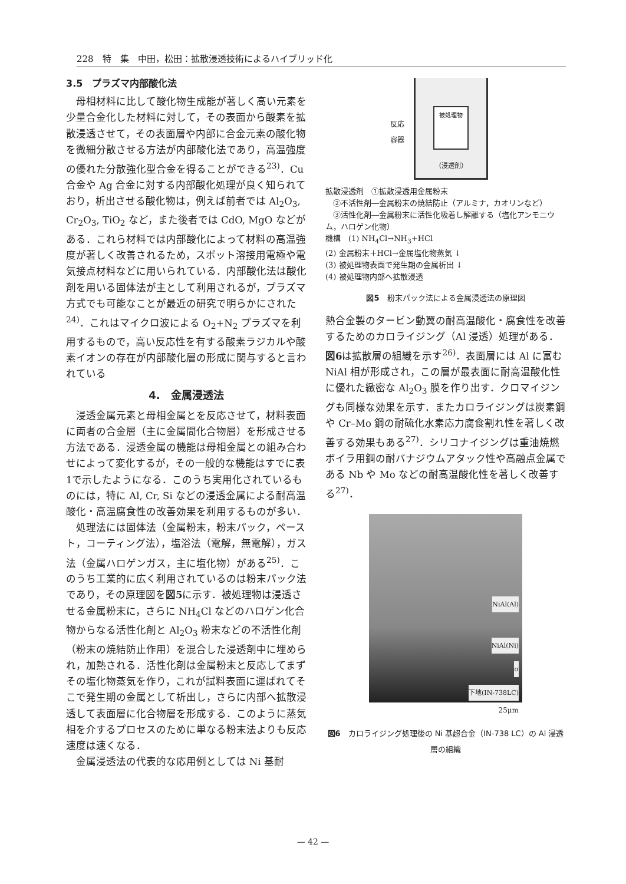228　特　集　中田，松田：拡散浸透技術によるハイブリッド化
3.5　プラズマ内部酸化法
母相材料に比して酸化物生成能が著しく高い元素を少量合金化した材料に対して，その表面から酸素を拡散浸透させて，その表面層や内部に合金元素の酸化物を微細分散させる方法が内部酸化法であり，高温強度の優れた分散強化型合金を得ることができる<sup>23)</sup>．Cu 合金や Ag 合金に対する内部酸化処理が良く知られており，析出させる酸化物は，例えば前者では Al<sub>2</sub>O<sub>3</sub>, Cr<sub>2</sub>O<sub>3</sub>, TiO<sub>2</sub> など，また後者では CdO, MgO などがある．これら材料では内部酸化によって材料の高温強度が著しく改善されるため，スポット溶接用電極や電気接点材料などに用いられている．内部酸化法は酸化剤を用いる固体法が主として利用されるが，プラズマ方式でも可能なことが最近の研究で明らかにされた<sup>24)</sup>．これはマイクロ波による O<sub>2</sub>+N<sub>2</sub> プラズマを利用するもので，高い反応性を有する酸素ラジカルや酸素イオンの存在が内部酸化層の形成に関与すると言われている
4.　金属浸透法
浸透金属元素と母相金属とを反応させて，材料表面に両者の合金層（主に金属間化合物層）を形成させる方法である．浸透金属の機能は母相金属との組み合わせによって変化するが，その一般的な機能はすでに表1で示したようになる．このうち実用化されているものには，特に Al, Cr, Si などの浸透金属による耐高温酸化・高温腐食性の改善効果を利用するものが多い．
処理法には固体法（金属粉末，粉末パック，ペースト，コーティング法），塩浴法（電解，無電解），ガス法（金属ハロゲンガス，主に塩化物）がある<sup>25)</sup>．このうち工業的に広く利用されているのは粉末パック法であり，その原理図を図5に示す．被処理物は浸透させる金属粉末に，さらに NH<sub>4</sub>Cl などのハロゲン化合物からなる活性化剤と Al<sub>2</sub>O<sub>3</sub> 粉末などの不活性化剤（粉末の焼結防止作用）を混合した浸透剤中に埋められ，加熱される．活性化剤は金属粉末と反応してまずその塩化物蒸気を作り，これが試料表面に運ばれてそこで発生期の金属として析出し，さらに内部へ拡散浸透して表面層に化合物層を形成する．このように蒸気相を介するプロセスのために単なる粉末法よりも反応速度は速くなる．
金属浸透法の代表的な応用例としては Ni 基耐
反応 容器
被処理物
（浸透剤）
拡散浸透剤　①拡散浸透用金属粉末
　②不活性剤―金属粉末の焼結防止（アルミナ，カオリンなど）
　③活性化剤―金属粉末に活性化吸着し解離する（塩化アンモニウム，ハロゲン化物）
機構　(1) NH<sub>4</sub>Cl→NH<sub>3</sub>+HCl
(2) 金属粉末＋HCl→金属塩化物蒸気 ↓
(3) 被処理物表面で発生期の金属析出 ↓
(4) 被処理物内部へ拡散浸透
図5　粉末パック法による金属浸透法の原理図
熱合金製のタービン動翼の耐高温酸化・腐食性を改善するためのカロライジング（Al 浸透）処理がある．図6は拡散層の組織を示す<sup>26)</sup>．表面層には Al に富む NiAl 相が形成され，この層が最表面に耐高温酸化性に優れた緻密な Al<sub>2</sub>O<sub>3</sub> 膜を作り出す．クロマイジングも同様な効果を示す．またカロライジングは炭素鋼や Cr–Mo 鋼の耐硫化水素応力腐食割れ性を著しく改善する効果もある<sup>27)</sup>．シリコナイジングは重油焼燃ボイラ用鋼の耐バナジウムアタック性や高融点金属である Nb や Mo などの耐高温酸化性を著しく改善する<sup>27)</sup>．
NiAl(Al)
NiAl(Ni)
σ
下地(IN-738LC)
25μm
図6　カロライジング処理後の Ni 基超合金（IN-738 LC）の Al 浸透層の組織
— 42 —